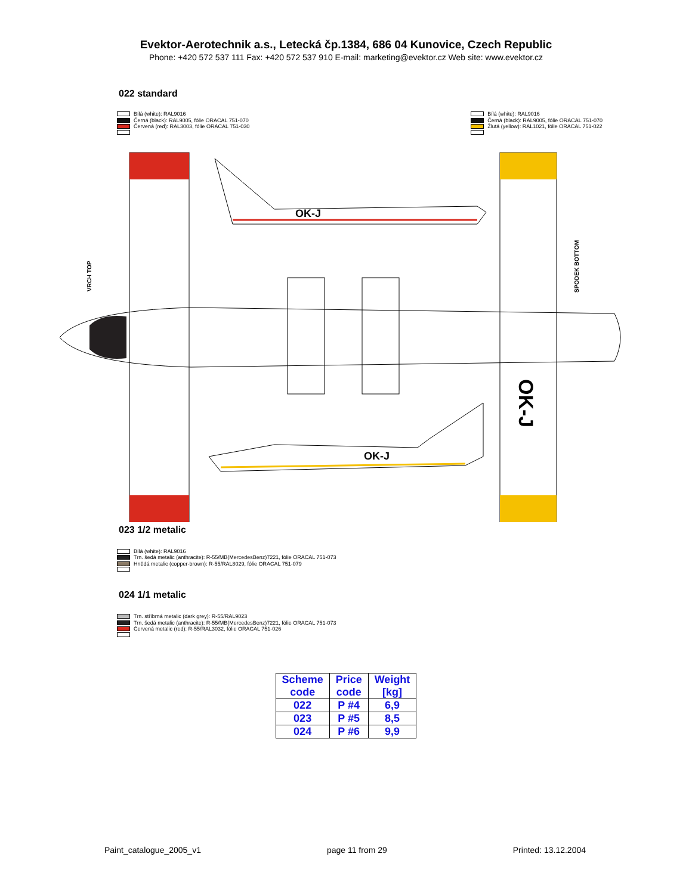Evektor-Aerotechnik a.s., Letecká čp.1384, 686 04 Kunovice, Czech Republic
Phone: +420 572 537 111 Fax: +420 572 537 910 E-mail: marketing@evektor.cz Web site: www.evektor.cz
022 standard
Bílá (white): RAL9016
Černá (black): RAL9005, fólie ORACAL 751-070
Červená (red): RAL3003, fólie ORACAL 751-030
Bílá (white): RAL9016
Černá (black): RAL9005, fólie ORACAL 751-070
Žlutá (yellow): RAL1021, fólie ORACAL 751-022
OK-J
OK-J
OK-J
VRCH TOP
SPODEK BOTTOM
023 1/2 metalic
Bílá (white): RAL9016
Trn. šedá metalic (anthracite): R-55/MB(MercedesBenz)7221, fólie ORACAL 751-073
Hnědá metalic (copper-brown): R-55/RAL8029, fólie ORACAL 751-079
024 1/1 metalic
Trn. stříbrná metalic (dark grey): R-55/RAL9023
Trn. šedá metalic (anthracite): R-55/MB(MercedesBenz)7221, fólie ORACAL 751-073
Červená metalic (red): R-55/RAL3032, fólie ORACAL 751-026
| Scheme code | Price code | Weight [kg] |
| --- | --- | --- |
| 022 | P #4 | 6,9 |
| 023 | P #5 | 8,5 |
| 024 | P #6 | 9,9 |
Paint_catalogue_2005_v1 page 11 from 29 Printed: 13.12.2004